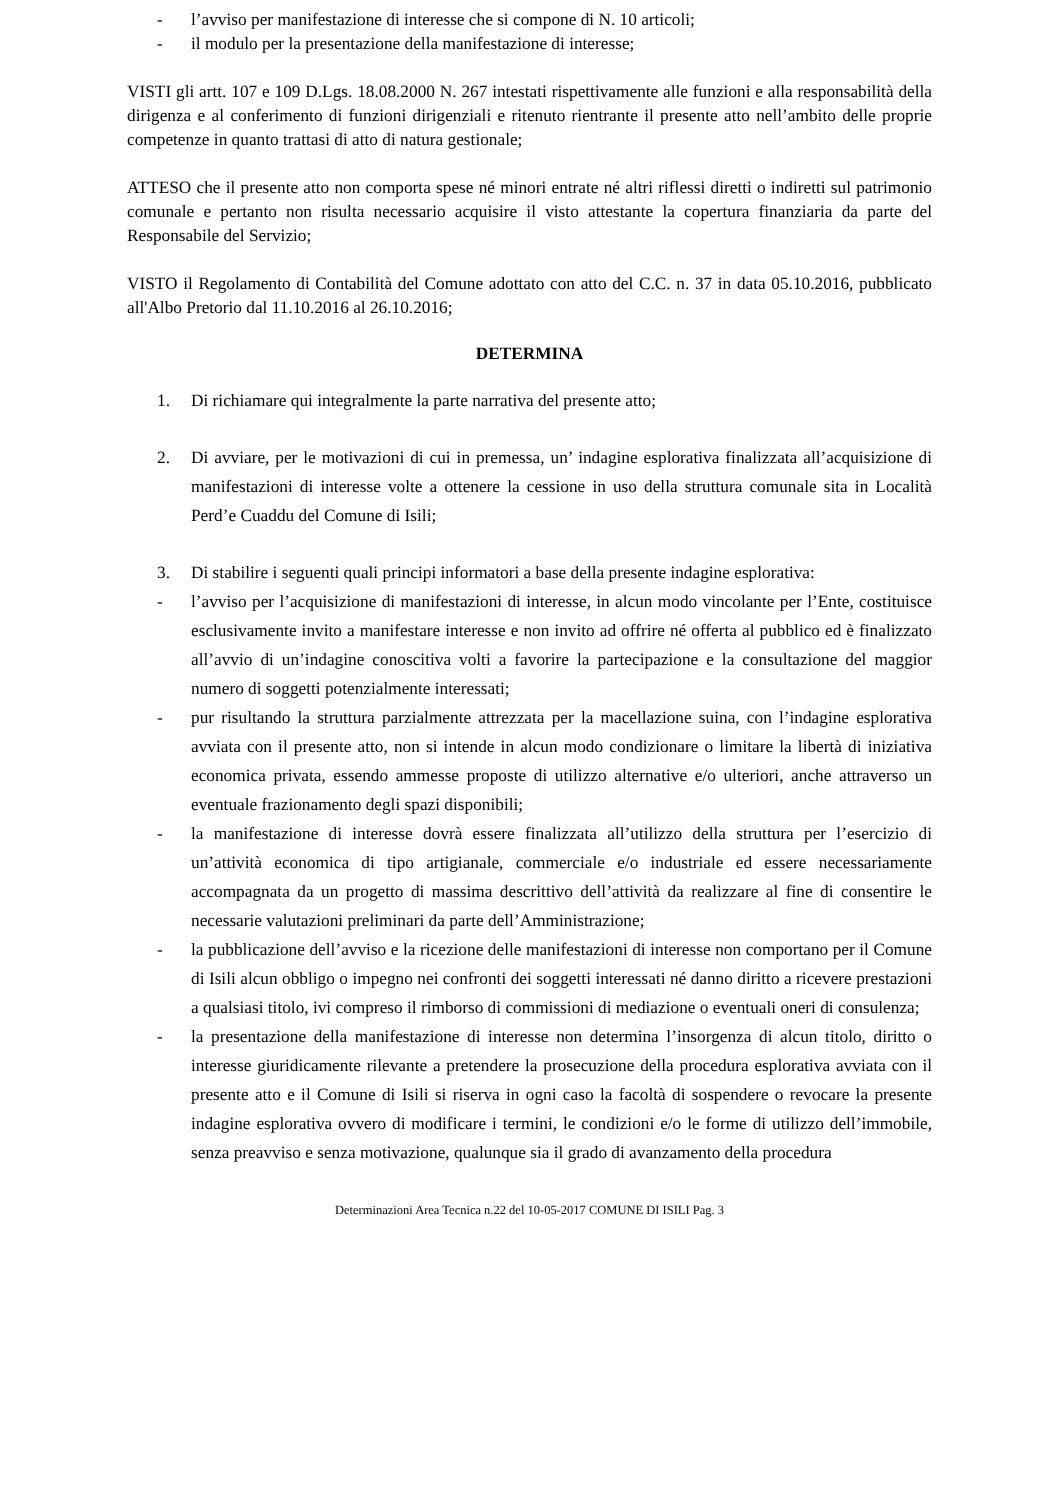- l’avviso per manifestazione di interesse che si compone di N. 10 articoli;
- il modulo per la presentazione della manifestazione di interesse;
VISTI gli artt. 107 e 109 D.Lgs. 18.08.2000 N. 267 intestati rispettivamente alle funzioni e alla responsabilità della dirigenza e al conferimento di funzioni dirigenziali e ritenuto rientrante il presente atto nell’ambito delle proprie competenze in quanto trattasi di atto di natura gestionale;
ATTESO che il presente atto non comporta spese né minori entrate né altri riflessi diretti o indiretti sul patrimonio comunale e pertanto non risulta necessario acquisire il visto attestante la copertura finanziaria da parte del Responsabile del Servizio;
VISTO il Regolamento di Contabilità del Comune adottato con atto del C.C. n. 37 in data 05.10.2016, pubblicato all'Albo Pretorio dal 11.10.2016 al 26.10.2016;
DETERMINA
1. Di richiamare qui integralmente la parte narrativa del presente atto;
2. Di avviare, per le motivazioni di cui in premessa, un’ indagine esplorativa finalizzata all’acquisizione di manifestazioni di interesse volte a ottenere la cessione in uso della struttura comunale sita in Località Perd’e Cuaddu del Comune di Isili;
3. Di stabilire i seguenti quali principi informatori a base della presente indagine esplorativa:
- l’avviso per l’acquisizione di manifestazioni di interesse, in alcun modo vincolante per l’Ente, costituisce esclusivamente invito a manifestare interesse e non invito ad offrire né offerta al pubblico ed è finalizzato all’avvio di un’indagine conoscitiva volti a favorire la partecipazione e la consultazione del maggior numero di soggetti potenzialmente interessati;
- pur risultando la struttura parzialmente attrezzata per la macellazione suina, con l’indagine esplorativa avviata con il presente atto, non si intende in alcun modo condizionare o limitare la libertà di iniziativa economica privata, essendo ammesse proposte di utilizzo alternative e/o ulteriori, anche attraverso un eventuale frazionamento degli spazi disponibili;
- la manifestazione di interesse dovrà essere finalizzata all’utilizzo della struttura per l’esercizio di un’attività economica di tipo artigianale, commerciale e/o industriale ed essere necessariamente accompagnata da un progetto di massima descrittivo dell’attività da realizzare al fine di consentire le necessarie valutazioni preliminari da parte dell’Amministrazione;
- la pubblicazione dell’avviso e la ricezione delle manifestazioni di interesse non comportano per il Comune di Isili alcun obbligo o impegno nei confronti dei soggetti interessati né danno diritto a ricevere prestazioni a qualsiasi titolo, ivi compreso il rimborso di commissioni di mediazione o eventuali oneri di consulenza;
- la presentazione della manifestazione di interesse non determina l’insorgenza di alcun titolo, diritto o interesse giuridicamente rilevante a pretendere la prosecuzione della procedura esplorativa avviata con il presente atto e il Comune di Isili si riserva in ogni caso la facoltà di sospendere o revocare la presente indagine esplorativa ovvero di modificare i termini, le condizioni e/o le forme di utilizzo dell’immobile, senza preavviso e senza motivazione, qualunque sia il grado di avanzamento della procedura
Determinazioni Area Tecnica n.22 del 10-05-2017 COMUNE DI ISILI Pag. 3